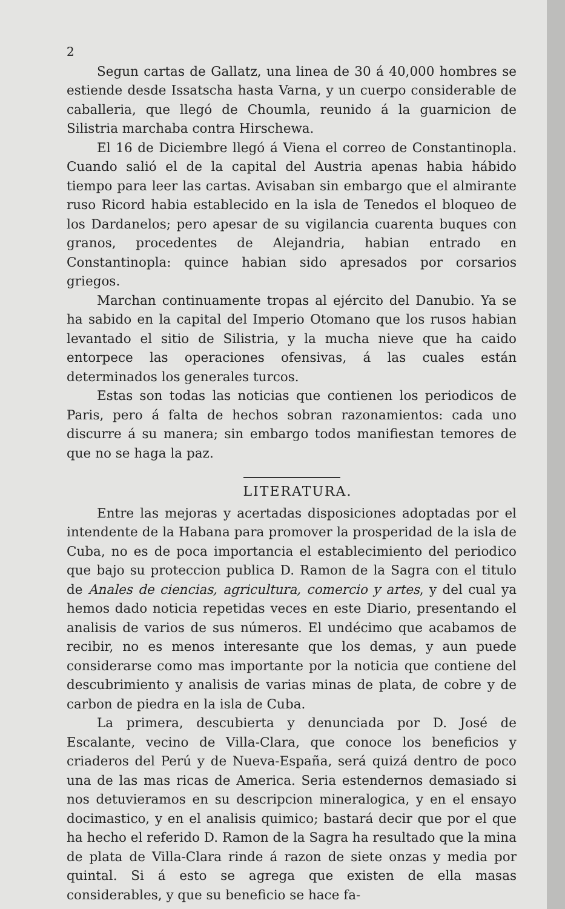2
Segun cartas de Gallatz, una linea de 30 á 40,000 hombres se estiende desde Issatscha hasta Varna, y un cuerpo considerable de caballeria, que llegó de Choumla, reunido á la guarnicion de Silistria marchaba contra Hirschewa.
El 16 de Diciembre llegó á Viena el correo de Constantinopla. Cuando salió el de la capital del Austria apenas habia hábido tiempo para leer las cartas. Avisaban sin embargo que el almirante ruso Ricord habia establecido en la isla de Tenedos el bloqueo de los Dardanelos; pero apesar de su vigilancia cuarenta buques con granos, procedentes de Alejandria, habian entrado en Constantinopla: quince habian sido apresados por corsarios griegos.
Marchan continuamente tropas al ejército del Danubio. Ya se ha sabido en la capital del Imperio Otomano que los rusos habian levantado el sitio de Silistria, y la mucha nieve que ha caido entorpece las operaciones ofensivas, á las cuales están determinados los generales turcos.
Estas son todas las noticias que contienen los periodicos de Paris, pero á falta de hechos sobran razonamientos: cada uno discurre á su manera; sin embargo todos manifiestan temores de que no se haga la paz.
LITERATURA.
Entre las mejoras y acertadas disposiciones adoptadas por el intendente de la Habana para promover la prosperidad de la isla de Cuba, no es de poca importancia el establecimiento del periodico que bajo su proteccion publica D. Ramon de la Sagra con el titulo de Anales de ciencias, agricultura, comercio y artes, y del cual ya hemos dado noticia repetidas veces en este Diario, presentando el analisis de varios de sus números. El undécimo que acabamos de recibir, no es menos interesante que los demas, y aun puede considerarse como mas importante por la noticia que contiene del descubrimiento y analisis de varias minas de plata, de cobre y de carbon de piedra en la isla de Cuba.
La primera, descubierta y denunciada por D. José de Escalante, vecino de Villa-Clara, que conoce los beneficios y criaderos del Perú y de Nueva-España, será quizá dentro de poco una de las mas ricas de America. Seria estendernos demasiado si nos detuvieramos en su descripcion mineralogica, y en el ensayo docimastico, y en el analisis quimico; bastará decir que por el que ha hecho el referido D. Ramon de la Sagra ha resultado que la mina de plata de Villa-Clara rinde á razon de siete onzas y media por quintal. Si á esto se agrega que existen de ella masas considerables, y que su beneficio se hace fa-